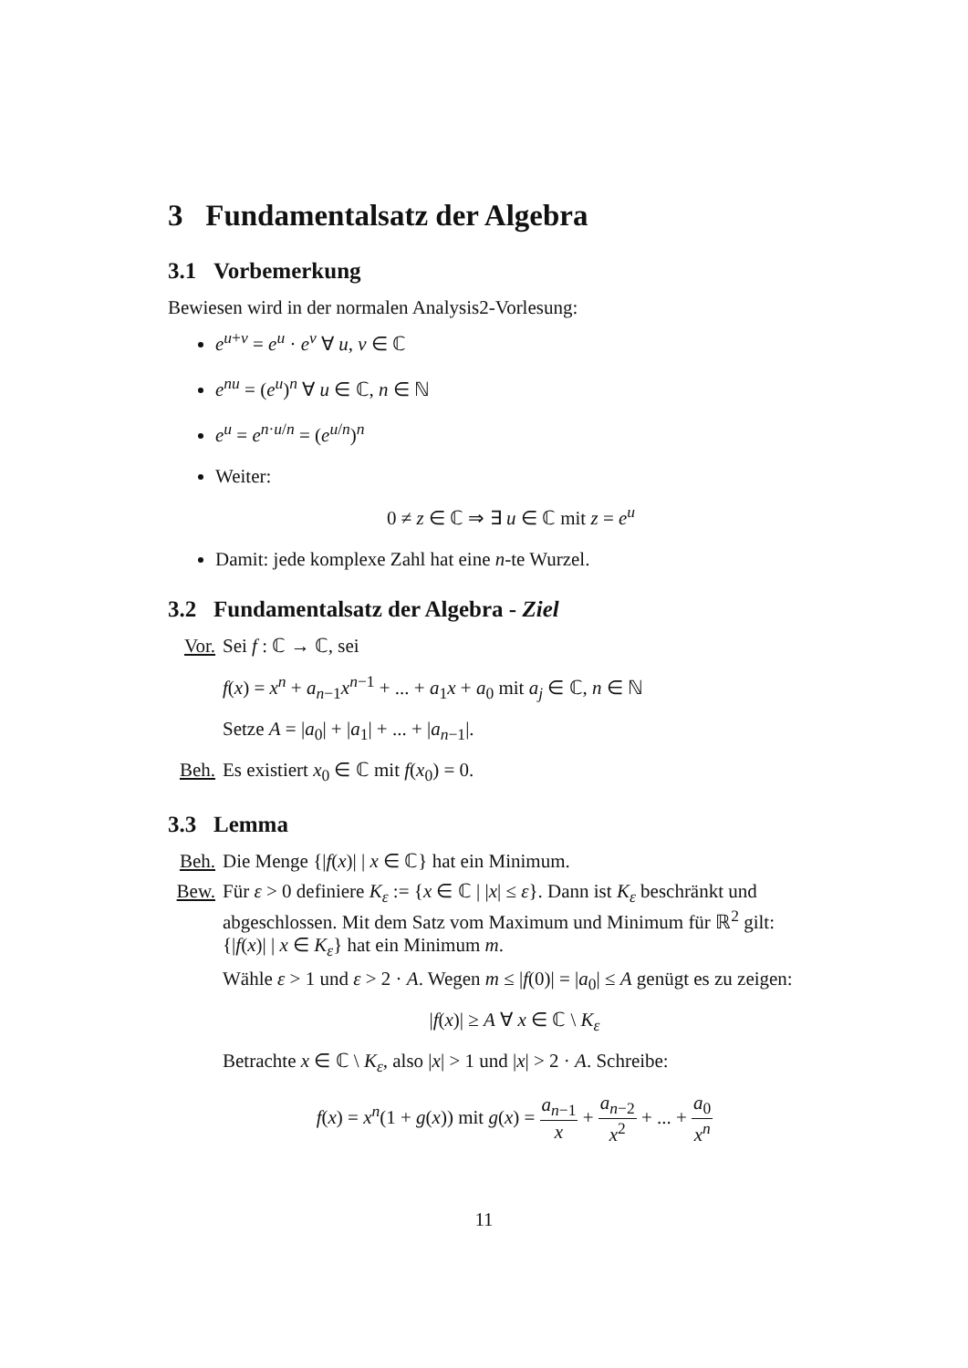3 Fundamentalsatz der Algebra
3.1 Vorbemerkung
Bewiesen wird in der normalen Analysis2-Vorlesung:
e<sup>u+v</sup> = e<sup>u</sup> · e<sup>v</sup> ∀ u, v ∈ ℂ
e<sup>nu</sup> = (e<sup>u</sup>)<sup>n</sup> ∀ u ∈ ℂ, n ∈ ℕ
e<sup>u</sup> = e<sup>n·u/n</sup> = (e<sup>u/n</sup>)<sup>n</sup>
Weiter:
0 ≠ z ∈ ℂ ⇒ ∃ u ∈ ℂ mit z = e<sup>u</sup>
Damit: jede komplexe Zahl hat eine n-te Wurzel.
3.2 Fundamentalsatz der Algebra - Ziel
Vor. Sei f : ℂ → ℂ, sei
f(x) = x<sup>n</sup> + a<sub>n−1</sub>x<sup>n−1</sup> + ... + a<sub>1</sub>x + a<sub>0</sub> mit a<sub>j</sub> ∈ ℂ, n ∈ ℕ
Setze A = |a<sub>0</sub>| + |a<sub>1</sub>| + ... + |a<sub>n−1</sub>|.
Beh. Es existiert x<sub>0</sub> ∈ ℂ mit f(x<sub>0</sub>) = 0.
3.3 Lemma
Beh. Die Menge {|f(x)| | x ∈ ℂ} hat ein Minimum.
Bew. Für ε > 0 definiere K<sub>ε</sub> := {x ∈ ℂ | |x| ≤ ε}. Dann ist K<sub>ε</sub> beschränkt und abgeschlossen. Mit dem Satz vom Maximum und Minimum für ℝ<sup>2</sup> gilt: {|f(x)| | x ∈ K<sub>ε</sub>} hat ein Minimum m.
Wähle ε > 1 und ε > 2 · A. Wegen m ≤ |f(0)| = |a<sub>0</sub>| ≤ A genügt es zu zeigen:
|f(x)| ≥ A ∀ x ∈ ℂ \ K<sub>ε</sub>
Betrachte x ∈ ℂ \ K<sub>ε</sub>, also |x| > 1 und |x| > 2 · A. Schreibe:
f(x) = x<sup>n</sup>(1 + g(x)) mit g(x) = a<sub>n−1</sub> x + a<sub>n−2</sub> x<sup>2</sup> + ... + a<sub>0</sub> x<sup>n</sup>
11